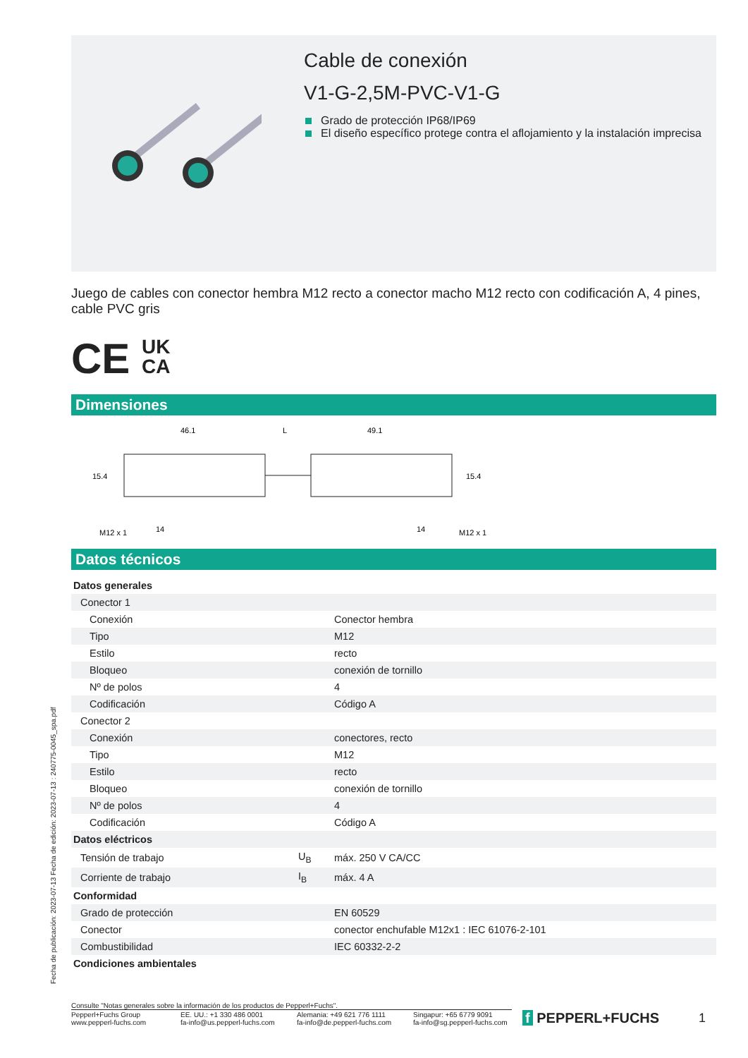Fecha de publicación: 2023-07-13 Fecha de edición: 2023-07-13 : 240775-0045_spa.pdf
Cable de conexión
V1-G-2,5M-PVC-V1-G
Grado de protección IP68/IP69
El diseño específico protege contra el aflojamiento y la instalación imprecisa
Juego de cables con conector hembra M12 recto a conector macho M12 recto con codificación A, 4 pines, cable PVC gris
CE UK
CA
Dimensiones
46.1
L
49.1
15.4
15.4
M12 x 1
14
14
M12 x 1
Datos técnicos
| Datos generales | | |
| Conector 1 | | |
| Conexión | | Conector hembra |
| Tipo | | M12 |
| Estilo | | recto |
| Bloqueo | | conexión de tornillo |
| Nº de polos | | 4 |
| Codificación | | Código A |
| Conector 2 | | |
| Conexión | | conectores, recto |
| Tipo | | M12 |
| Estilo | | recto |
| Bloqueo | | conexión de tornillo |
| Nº de polos | | 4 |
| Codificación | | Código A |
| Datos eléctricos | | |
| Tensión de trabajo | U<sub>B</sub> | máx. 250 V CA/CC |
| Corriente de trabajo | I<sub>B</sub> | máx. 4 A |
| Conformidad | | |
| Grado de protección | | EN 60529 |
| Conector | | conector enchufable M12x1 : IEC 61076-2-101 |
| Combustibilidad | | IEC 60332-2-2 |
| Condiciones ambientales | | |
Consulte "Notas generales sobre la información de los productos de Pepperl+Fuchs".
Pepperl+Fuchs Group
www.pepperl-fuchs.com
EE. UU.: +1 330 486 0001
fa-info@us.pepperl-fuchs.com
Alemania: +49 621 776 1111
fa-info@de.pepperl-fuchs.com
Singapur: +65 6779 9091
fa-info@sg.pepperl-fuchs.com
f PEPPERL+FUCHS 1